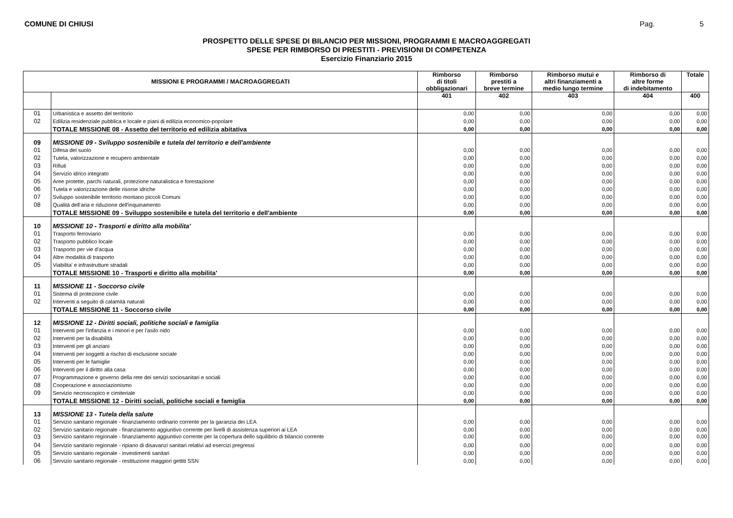COMUNE DI CHIUSI Pag. 5
PROSPETTO DELLE SPESE DI BILANCIO PER MISSIONI, PROGRAMMI E MACROAGGREGATI
SPESE PER RIMBORSO DI PRESTITI - PREVISIONI DI COMPETENZA
Esercizio Finanziario 2015
| MISSIONI E PROGRAMMI / MACROAGGREGATI | | Rimborso di titoli obbligazionari | Rimborso prestiti a breve termine | Rimborso mutui e altri finanziamenti a medio lungo termine | Rimborso di altre forme di indebitamento | Totale |
| --- | --- | --- | --- | --- | --- | --- |
| | | 401 | 402 | 403 | 404 | 400 |
| 01 | Urbanistica e assetto del territorio | 0,00 | 0,00 | 0,00 | 0,00 | 0,00 |
| 02 | Edilizia residenziale pubblica e locale e piani di edilizia economico-popolare | 0,00 | 0,00 | 0,00 | 0,00 | 0,00 |
| | TOTALE MISSIONE 08 - Assetto del territorio ed edilizia abitativa | 0,00 | 0,00 | 0,00 | 0,00 | 0,00 |
| 09 | MISSIONE 09 - Sviluppo sostenibile e tutela del territorio e dell'ambiente | | | | | |
| 01 | Difesa del suolo | 0,00 | 0,00 | 0,00 | 0,00 | 0,00 |
| 02 | Tutela, valorizzazione e recupero ambientale | 0,00 | 0,00 | 0,00 | 0,00 | 0,00 |
| 03 | Rifiuti | 0,00 | 0,00 | 0,00 | 0,00 | 0,00 |
| 04 | Servizio idrico integrato | 0,00 | 0,00 | 0,00 | 0,00 | 0,00 |
| 05 | Aree protette, parchi naturali, protezione naturalistica e forestazione | 0,00 | 0,00 | 0,00 | 0,00 | 0,00 |
| 06 | Tutela e valorizzazione delle risorse idriche | 0,00 | 0,00 | 0,00 | 0,00 | 0,00 |
| 07 | Sviluppo sostenibile territorio montano piccoli Comuni | 0,00 | 0,00 | 0,00 | 0,00 | 0,00 |
| 08 | Qualità dell'aria e riduzione dell'inquinamento | 0,00 | 0,00 | 0,00 | 0,00 | 0,00 |
| | TOTALE MISSIONE 09 - Sviluppo sostenibile e tutela del territorio e dell'ambiente | 0,00 | 0,00 | 0,00 | 0,00 | 0,00 |
| 10 | MISSIONE 10 - Trasporti e diritto alla mobilita' | | | | | |
| 01 | Trasporto ferroviario | 0,00 | 0,00 | 0,00 | 0,00 | 0,00 |
| 02 | Trasporto pubblico locale | 0,00 | 0,00 | 0,00 | 0,00 | 0,00 |
| 03 | Trasporto per vie d'acqua | 0,00 | 0,00 | 0,00 | 0,00 | 0,00 |
| 04 | Altre modalità di trasporto | 0,00 | 0,00 | 0,00 | 0,00 | 0,00 |
| 05 | Viabilita' e infrastrutture stradali | 0,00 | 0,00 | 0,00 | 0,00 | 0,00 |
| | TOTALE MISSIONE 10 - Trasporti e diritto alla mobilita' | 0,00 | 0,00 | 0,00 | 0,00 | 0,00 |
| 11 | MISSIONE 11 - Soccorso civile | | | | | |
| 01 | Sistema di protezione civile | 0,00 | 0,00 | 0,00 | 0,00 | 0,00 |
| 02 | Interventi a seguito di calamità naturali | 0,00 | 0,00 | 0,00 | 0,00 | 0,00 |
| | TOTALE MISSIONE 11 - Soccorso civile | 0,00 | 0,00 | 0,00 | 0,00 | 0,00 |
| 12 | MISSIONE 12 - Diritti sociali, politiche sociali e famiglia | | | | | |
| 01 | Interventi per l'infanzia e i minori e per l'asilo nido | 0,00 | 0,00 | 0,00 | 0,00 | 0,00 |
| 02 | Interventi per la disabilità | 0,00 | 0,00 | 0,00 | 0,00 | 0,00 |
| 03 | Interventi per gli anziani | 0,00 | 0,00 | 0,00 | 0,00 | 0,00 |
| 04 | Interventi per soggetti a rischio di esclusione sociale | 0,00 | 0,00 | 0,00 | 0,00 | 0,00 |
| 05 | Interventi per le famiglie | 0,00 | 0,00 | 0,00 | 0,00 | 0,00 |
| 06 | Interventi per il diritto alla casa | 0,00 | 0,00 | 0,00 | 0,00 | 0,00 |
| 07 | Programmazione e governo della rete dei servizi sociosanitari e sociali | 0,00 | 0,00 | 0,00 | 0,00 | 0,00 |
| 08 | Cooperazione e associazionismo | 0,00 | 0,00 | 0,00 | 0,00 | 0,00 |
| 09 | Servizio necroscopico e cimiteriale | 0,00 | 0,00 | 0,00 | 0,00 | 0,00 |
| | TOTALE MISSIONE 12 - Diritti sociali, politiche sociali e famiglia | 0,00 | 0,00 | 0,00 | 0,00 | 0,00 |
| 13 | MISSIONE 13 - Tutela della salute | | | | | |
| 01 | Servizio sanitario regionale - finanziamento ordinario corrente per la garanzia dei LEA | 0,00 | 0,00 | 0,00 | 0,00 | 0,00 |
| 02 | Servizio sanitario regionale - finanziamento aggiuntivo corrente per livelli di assistenza superiori ai LEA | 0,00 | 0,00 | 0,00 | 0,00 | 0,00 |
| 03 | Servizio sanitario regionale - finanziamento aggiuntivo corrente per la copertura dello squilibrio di bilancio corrente | 0,00 | 0,00 | 0,00 | 0,00 | 0,00 |
| 04 | Servizio sanitario regionale - ripiano di disavanzi sanitari relativi ad esercizi pregressi | 0,00 | 0,00 | 0,00 | 0,00 | 0,00 |
| 05 | Servizio sanitario regionale - investimenti sanitari | 0,00 | 0,00 | 0,00 | 0,00 | 0,00 |
| 06 | Servizio sanitario regionale - restituzione maggiori gettiti SSN | 0,00 | 0,00 | 0,00 | 0,00 | 0,00 |